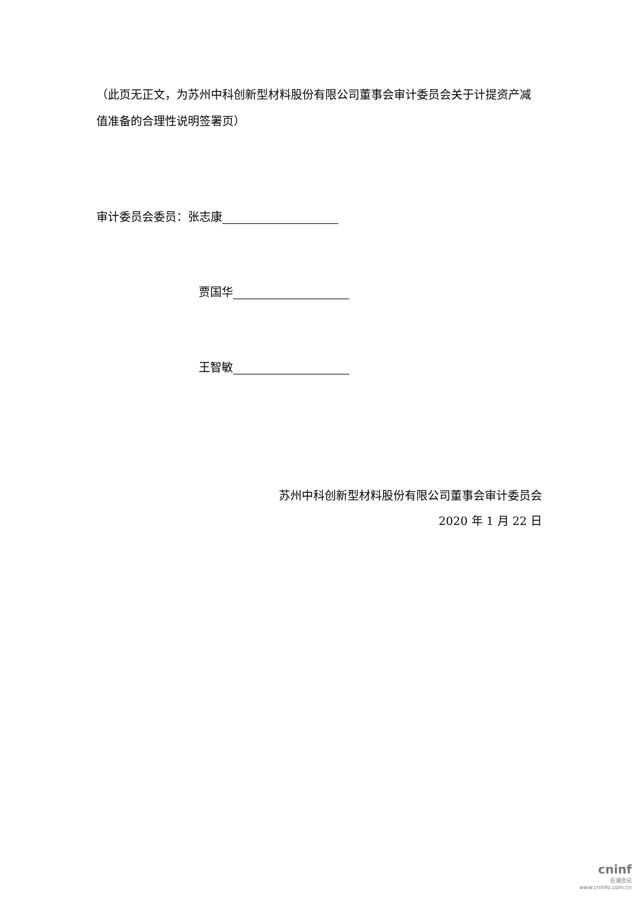（此页无正文，为苏州中科创新型材料股份有限公司董事会审计委员会关于计提资产减值准备的合理性说明签署页）
审计委员会委员：张志康
贾国华
王智敏
苏州中科创新型材料股份有限公司董事会审计委员会
2020 年 1 月 22 日
cninf
巨潮资讯
www.cninfo.com.cn